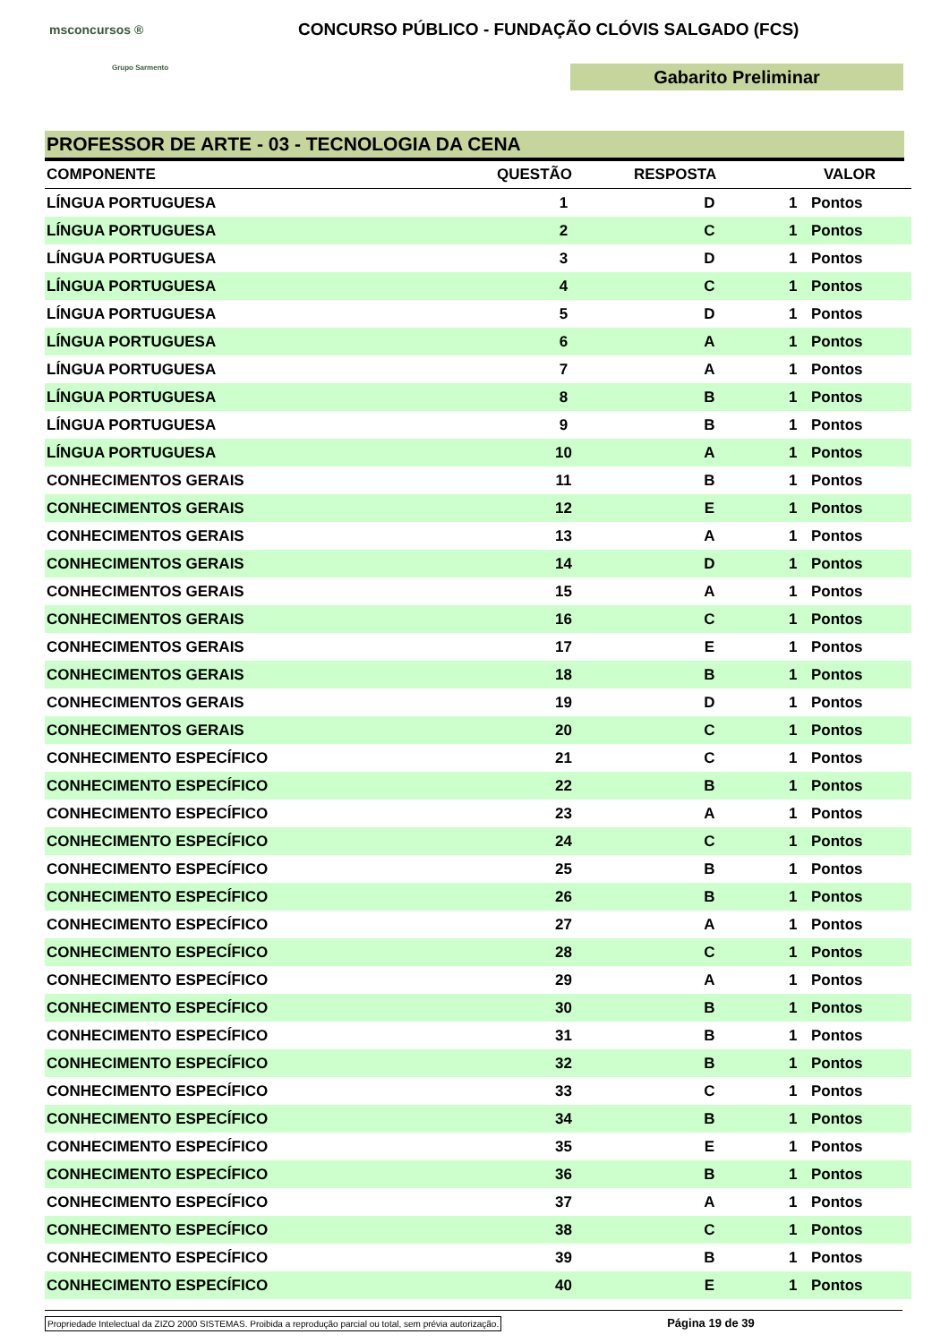msconcursos ®
Grupo Sarmento
CONCURSO PÚBLICO - FUNDAÇÃO CLÓVIS SALGADO (FCS)
Gabarito Preliminar
PROFESSOR DE ARTE - 03 - TECNOLOGIA DA CENA
| COMPONENTE | QUESTÃO | RESPOSTA | VALOR | |
| --- | --- | --- | --- | --- |
| LÍNGUA PORTUGUESA | 1 | D | 1 | Pontos |
| LÍNGUA PORTUGUESA | 2 | C | 1 | Pontos |
| LÍNGUA PORTUGUESA | 3 | D | 1 | Pontos |
| LÍNGUA PORTUGUESA | 4 | C | 1 | Pontos |
| LÍNGUA PORTUGUESA | 5 | D | 1 | Pontos |
| LÍNGUA PORTUGUESA | 6 | A | 1 | Pontos |
| LÍNGUA PORTUGUESA | 7 | A | 1 | Pontos |
| LÍNGUA PORTUGUESA | 8 | B | 1 | Pontos |
| LÍNGUA PORTUGUESA | 9 | B | 1 | Pontos |
| LÍNGUA PORTUGUESA | 10 | A | 1 | Pontos |
| CONHECIMENTOS GERAIS | 11 | B | 1 | Pontos |
| CONHECIMENTOS GERAIS | 12 | E | 1 | Pontos |
| CONHECIMENTOS GERAIS | 13 | A | 1 | Pontos |
| CONHECIMENTOS GERAIS | 14 | D | 1 | Pontos |
| CONHECIMENTOS GERAIS | 15 | A | 1 | Pontos |
| CONHECIMENTOS GERAIS | 16 | C | 1 | Pontos |
| CONHECIMENTOS GERAIS | 17 | E | 1 | Pontos |
| CONHECIMENTOS GERAIS | 18 | B | 1 | Pontos |
| CONHECIMENTOS GERAIS | 19 | D | 1 | Pontos |
| CONHECIMENTOS GERAIS | 20 | C | 1 | Pontos |
| CONHECIMENTO ESPECÍFICO | 21 | C | 1 | Pontos |
| CONHECIMENTO ESPECÍFICO | 22 | B | 1 | Pontos |
| CONHECIMENTO ESPECÍFICO | 23 | A | 1 | Pontos |
| CONHECIMENTO ESPECÍFICO | 24 | C | 1 | Pontos |
| CONHECIMENTO ESPECÍFICO | 25 | B | 1 | Pontos |
| CONHECIMENTO ESPECÍFICO | 26 | B | 1 | Pontos |
| CONHECIMENTO ESPECÍFICO | 27 | A | 1 | Pontos |
| CONHECIMENTO ESPECÍFICO | 28 | C | 1 | Pontos |
| CONHECIMENTO ESPECÍFICO | 29 | A | 1 | Pontos |
| CONHECIMENTO ESPECÍFICO | 30 | B | 1 | Pontos |
| CONHECIMENTO ESPECÍFICO | 31 | B | 1 | Pontos |
| CONHECIMENTO ESPECÍFICO | 32 | B | 1 | Pontos |
| CONHECIMENTO ESPECÍFICO | 33 | C | 1 | Pontos |
| CONHECIMENTO ESPECÍFICO | 34 | B | 1 | Pontos |
| CONHECIMENTO ESPECÍFICO | 35 | E | 1 | Pontos |
| CONHECIMENTO ESPECÍFICO | 36 | B | 1 | Pontos |
| CONHECIMENTO ESPECÍFICO | 37 | A | 1 | Pontos |
| CONHECIMENTO ESPECÍFICO | 38 | C | 1 | Pontos |
| CONHECIMENTO ESPECÍFICO | 39 | B | 1 | Pontos |
| CONHECIMENTO ESPECÍFICO | 40 | E | 1 | Pontos |
Propriedade Intelectual da ZIZO 2000 SISTEMAS. Proibida a reprodução parcial ou total, sem prévia autorização. Página 19 de 39